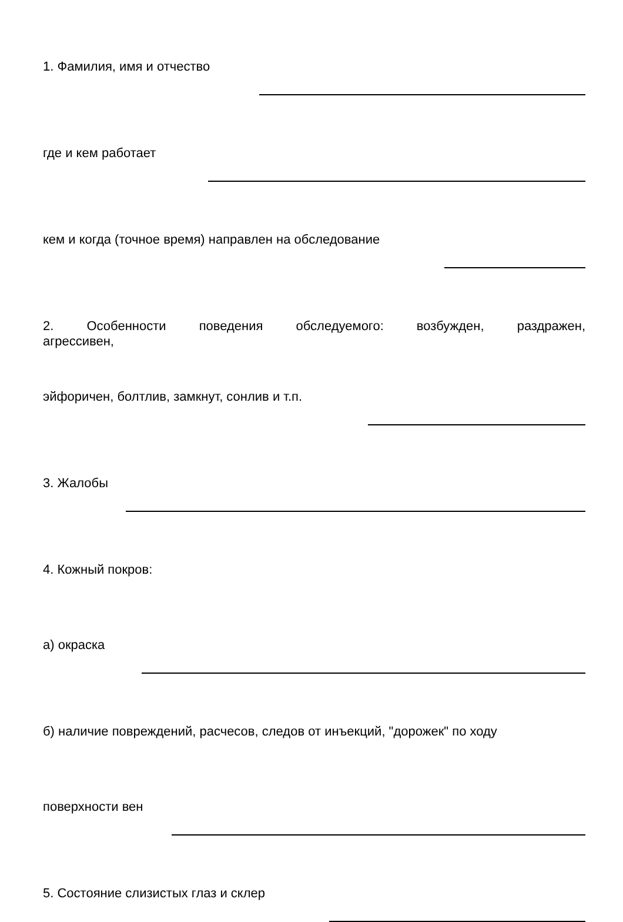1. Фамилия, имя и отчество
где и кем работает
кем и когда (точное время) направлен на обследование
2. Особенности поведения обследуемого: возбужден, раздражен,
агрессивен,
эйфоричен, болтлив, замкнут, сонлив и т.п.
3. Жалобы
4. Кожный покров:
а) окраска
б) наличие повреждений, расчесов, следов от инъекций, "дорожек" по ходу
поверхности вен
5. Состояние слизистых глаз и склер